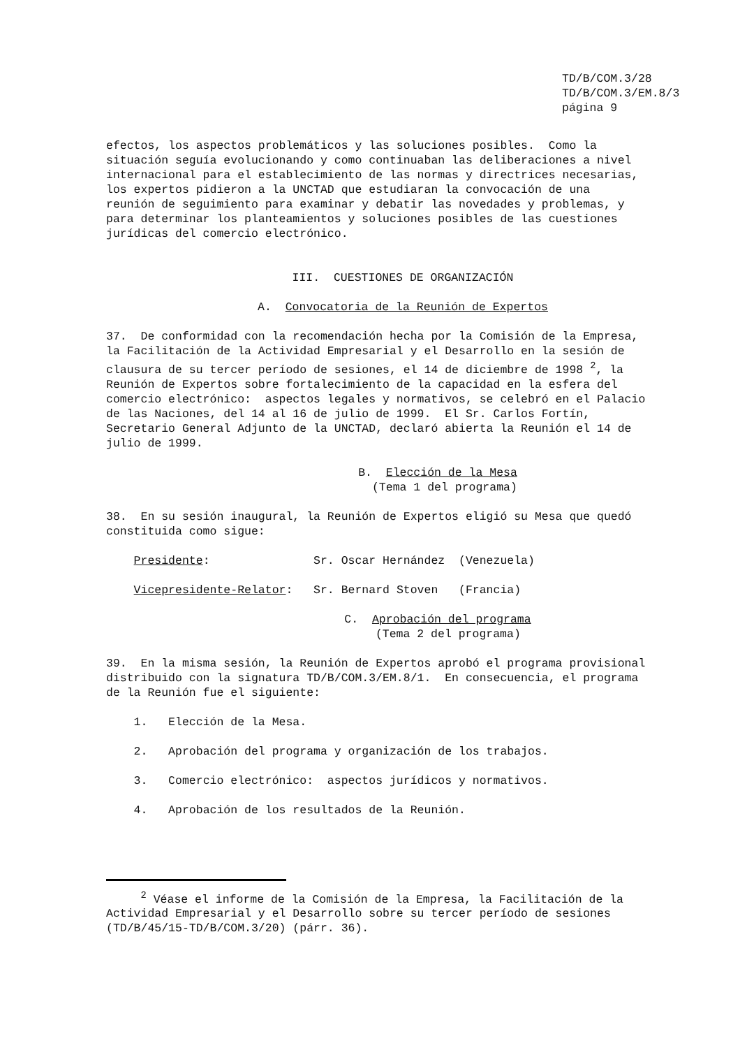TD/B/COM.3/28
TD/B/COM.3/EM.8/3
página 9
efectos, los aspectos problemáticos y las soluciones posibles. Como la situación seguía evolucionando y como continuaban las deliberaciones a nivel internacional para el establecimiento de las normas y directrices necesarias, los expertos pidieron a la UNCTAD que estudiaran la convocación de una reunión de seguimiento para examinar y debatir las novedades y problemas, y para determinar los planteamientos y soluciones posibles de las cuestiones jurídicas del comercio electrónico.
III. CUESTIONES DE ORGANIZACIÓN
A. Convocatoria de la Reunión de Expertos
37. De conformidad con la recomendación hecha por la Comisión de la Empresa, la Facilitación de la Actividad Empresarial y el Desarrollo en la sesión de clausura de su tercer período de sesiones, el 14 de diciembre de 1998 <sup>2</sup>, la Reunión de Expertos sobre fortalecimiento de la capacidad en la esfera del comercio electrónico: aspectos legales y normativos, se celebró en el Palacio de las Naciones, del 14 al 16 de julio de 1999. El Sr. Carlos Fortín, Secretario General Adjunto de la UNCTAD, declaró abierta la Reunión el 14 de julio de 1999.
B. Elección de la Mesa
(Tema 1 del programa)
38. En su sesión inaugural, la Reunión de Expertos eligió su Mesa que quedó constituida como sigue:
Presidente: Sr. Oscar Hernández (Venezuela)
Vicepresidente-Relator: Sr. Bernard Stoven (Francia)
C. Aprobación del programa
(Tema 2 del programa)
39. En la misma sesión, la Reunión de Expertos aprobó el programa provisional distribuido con la signatura TD/B/COM.3/EM.8/1. En consecuencia, el programa de la Reunión fue el siguiente:
1. Elección de la Mesa.
2. Aprobación del programa y organización de los trabajos.
3. Comercio electrónico: aspectos jurídicos y normativos.
4. Aprobación de los resultados de la Reunión.
<sup>2</sup> Véase el informe de la Comisión de la Empresa, la Facilitación de la Actividad Empresarial y el Desarrollo sobre su tercer período de sesiones (TD/B/45/15-TD/B/COM.3/20) (párr. 36).